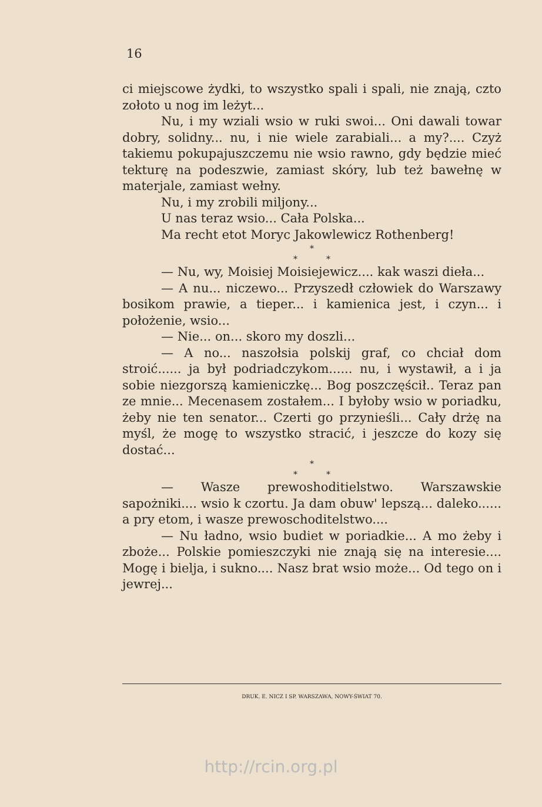16
ci miejscowe żydki, to wszystko spali i spali, nie znają, czto zołoto u nog im leżyt...
Nu, i my wziali wsio w ruki swoi... Oni dawali towar dobry, solidny... nu, i nie wiele zarabiali... a my?.... Czyż takiemu pokupajuszczemu nie wsio rawno, gdy będzie mieć tekturę na podeszwie, zamiast skóry, lub też bawełnę w materjale, zamiast wełny.
Nu, i my zrobili miljony...
U nas teraz wsio... Cała Polska...
Ma recht etot Moryc Jakowlewicz Rothenberg!
*
* *
— Nu, wy, Moisiej Moisiejewicz.... kak waszi dieła...
— A nu... niczewo... Przyszedł człowiek do Warszawy bosikom prawie, a tieper... i kamienica jest, i czyn... i położenie, wsio...
— Nie... on... skoro my doszli...
— A no... naszołsia polskij graf, co chciał dom stroić...... ja był podriadczykom...... nu, i wystawił, a i ja sobie niezgorszą kamieniczkę... Bog poszczęścił.. Teraz pan ze mnie... Mecenasem zostałem... I byłoby wsio w poriadku, żeby nie ten senator... Czerti go przynieśli... Cały drżę na myśl, że mogę to wszystko stracić, i jeszcze do kozy się dostać...
*
* *
— Wasze prewoshoditielstwo. Warszawskie sapożniki.... wsio k czortu. Ja dam obuw' lepszą... daleko...... a pry etom, i wasze prewoschoditelstwo....
— Nu ładno, wsio budiet w poriadkie... A mo żeby i zboże... Polskie pomieszczyki nie znają się na interesie.... Mogę i bielja, i sukno.... Nasz brat wsio może... Od tego on i jewrej...
DRUK. E. NICZ I SP. WARSZAWA, NOWY-ŚWIAT 70.
http://rcin.org.pl